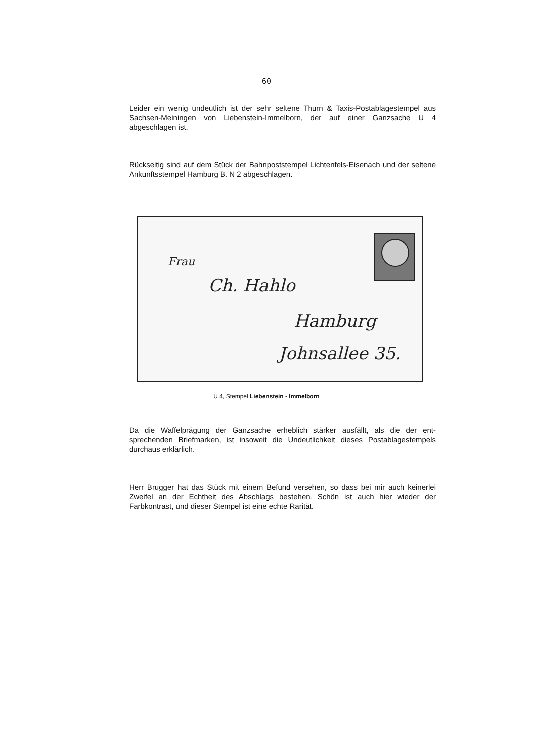60
Leider ein wenig undeutlich ist der sehr seltene Thurn & Taxis-Postablagestempel aus Sachsen-Meiningen von Liebenstein-Immelborn, der auf einer Ganzsache U 4 abgeschlagen ist.
Rückseitig sind auf dem Stück der Bahnpoststempel Lichtenfels-Eisenach und der seltene Ankunftsstempel Hamburg B. N 2 abgeschlagen.
Frau
Ch. Hahlo
Hamburg
Johnsallee 35.
U 4, Stempel Liebenstein - Immelborn
Da die Waffelprägung der Ganzsache erheblich stärker ausfällt, als die der ent-sprechenden Briefmarken, ist insoweit die Undeutlichkeit dieses Postablagestempels durchaus erklärlich.
Herr Brugger hat das Stück mit einem Befund versehen, so dass bei mir auch keinerlei Zweifel an der Echtheit des Abschlags bestehen. Schön ist auch hier wieder der Farbkontrast, und dieser Stempel ist eine echte Rarität.